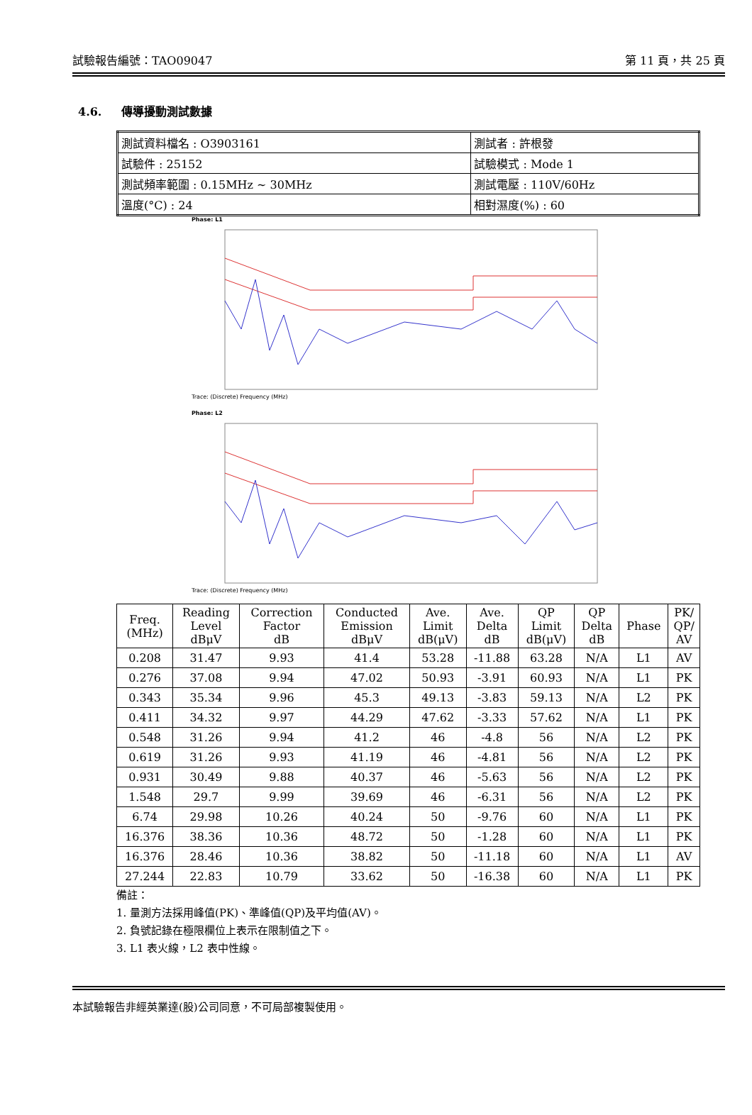試驗報告編號：TAO09047 第 11 頁，共 25 頁
4.6. 傳導擾動測試數據
| 測試資料檔名 : O3903161 | 測試者 : 許根發 |
| 試驗件 : 25152 | 試驗模式 : Mode 1 |
| 測試頻率範圍 : 0.15MHz ~ 30MHz | 測試電壓 : 110V/60Hz |
| 溫度(°C) : 24 | 相對濕度(%) : 60 |
Phase: L1
Trace: (Discrete) Frequency (MHz)
Phase: L2
Trace: (Discrete) Frequency (MHz)
| Freq. (MHz) | Reading Level dBμV | Correction Factor dB | Conducted Emission dBμV | Ave. Limit dB(μV) | Ave. Delta dB | QP Limit dB(μV) | QP Delta dB | Phase | PK/ QP/ AV |
| --- | --- | --- | --- | --- | --- | --- | --- | --- | --- |
| 0.208 | 31.47 | 9.93 | 41.4 | 53.28 | -11.88 | 63.28 | N/A | L1 | AV |
| 0.276 | 37.08 | 9.94 | 47.02 | 50.93 | -3.91 | 60.93 | N/A | L1 | PK |
| 0.343 | 35.34 | 9.96 | 45.3 | 49.13 | -3.83 | 59.13 | N/A | L2 | PK |
| 0.411 | 34.32 | 9.97 | 44.29 | 47.62 | -3.33 | 57.62 | N/A | L1 | PK |
| 0.548 | 31.26 | 9.94 | 41.2 | 46 | -4.8 | 56 | N/A | L2 | PK |
| 0.619 | 31.26 | 9.93 | 41.19 | 46 | -4.81 | 56 | N/A | L2 | PK |
| 0.931 | 30.49 | 9.88 | 40.37 | 46 | -5.63 | 56 | N/A | L2 | PK |
| 1.548 | 29.7 | 9.99 | 39.69 | 46 | -6.31 | 56 | N/A | L2 | PK |
| 6.74 | 29.98 | 10.26 | 40.24 | 50 | -9.76 | 60 | N/A | L1 | PK |
| 16.376 | 38.36 | 10.36 | 48.72 | 50 | -1.28 | 60 | N/A | L1 | PK |
| 16.376 | 28.46 | 10.36 | 38.82 | 50 | -11.18 | 60 | N/A | L1 | AV |
| 27.244 | 22.83 | 10.79 | 33.62 | 50 | -16.38 | 60 | N/A | L1 | PK |
備註：
1. 量測方法採用峰值(PK)、準峰值(QP)及平均值(AV)。
2. 負號記錄在極限欄位上表示在限制值之下。
3. L1 表火線，L2 表中性線。
本試驗報告非經英業達(股)公司同意，不可局部複製使用。